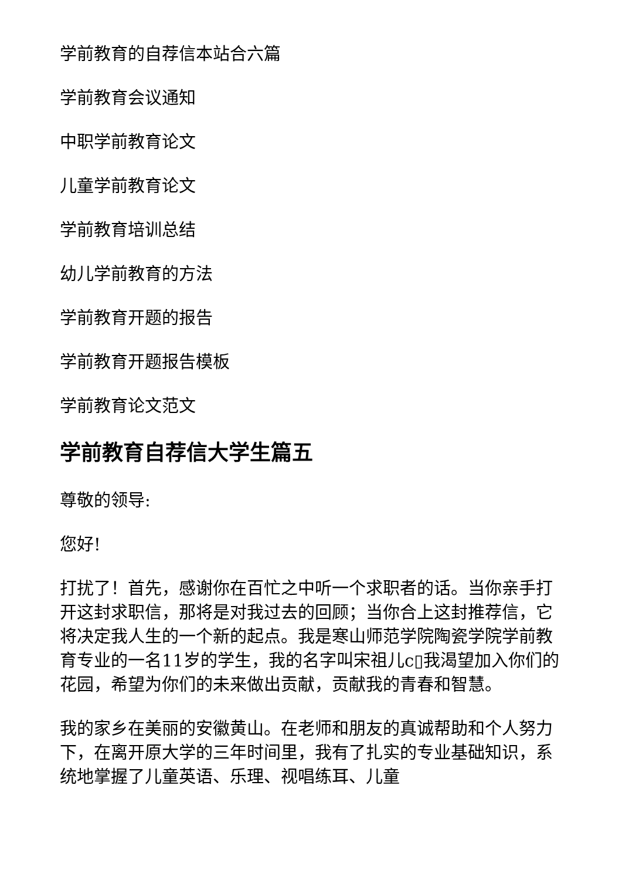学前教育的自荐信本站合六篇
学前教育会议通知
中职学前教育论文
儿童学前教育论文
学前教育培训总结
幼儿学前教育的方法
学前教育开题的报告
学前教育开题报告模板
学前教育论文范文
学前教育自荐信大学生篇五
尊敬的领导:
您好!
打扰了！首先，感谢你在百忙之中听一个求职者的话。当你亲手打开这封求职信，那将是对我过去的回顾；当你合上这封推荐信，它将决定我人生的一个新的起点。我是寒山师范学院陶瓷学院学前教育专业的一名11岁的学生，我的名字叫宋祖儿c▯我渴望加入你们的花园，希望为你们的未来做出贡献，贡献我的青春和智慧。
我的家乡在美丽的安徽黄山。在老师和朋友的真诚帮助和个人努力下，在离开原大学的三年时间里，我有了扎实的专业基础知识，系统地掌握了儿童英语、乐理、视唱练耳、儿童